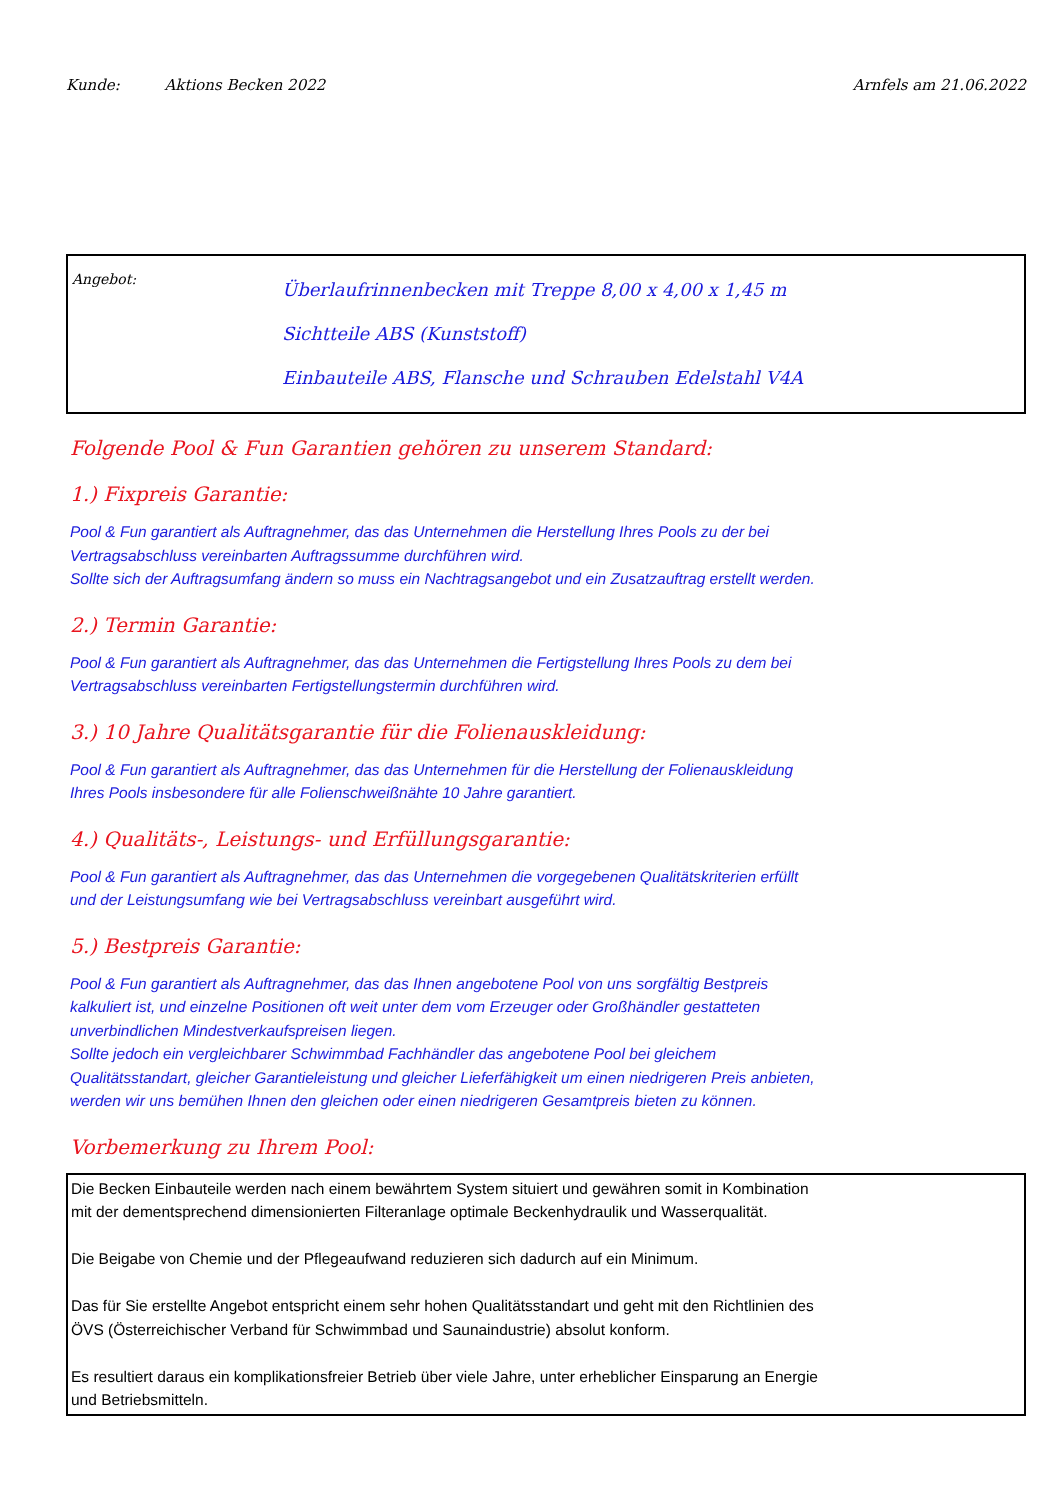Kunde: Aktions Becken 2022 Arnfels am 21.06.2022
Angebot:
Überlaufrinnenbecken mit Treppe 8,00 x 4,00 x 1,45 m
Sichtteile ABS (Kunststoff)
Einbauteile ABS, Flansche und Schrauben Edelstahl V4A
Folgende Pool & Fun Garantien gehören zu unserem Standard:
1.) Fixpreis Garantie:
Pool & Fun garantiert als Auftragnehmer, das das Unternehmen die Herstellung Ihres Pools zu der bei
Vertragsabschluss vereinbarten Auftragssumme durchführen wird.
Sollte sich der Auftragsumfang ändern so muss ein Nachtragsangebot und ein Zusatzauftrag erstellt werden.
2.) Termin Garantie:
Pool & Fun garantiert als Auftragnehmer, das das Unternehmen die Fertigstellung Ihres Pools zu dem bei
Vertragsabschluss vereinbarten Fertigstellungstermin durchführen wird.
3.) 10 Jahre Qualitätsgarantie für die Folienauskleidung:
Pool & Fun garantiert als Auftragnehmer, das das Unternehmen für die Herstellung der Folienauskleidung
Ihres Pools insbesondere für alle Folienschweißnähte 10 Jahre garantiert.
4.) Qualitäts-, Leistungs- und Erfüllungsgarantie:
Pool & Fun garantiert als Auftragnehmer, das das Unternehmen die vorgegebenen Qualitätskriterien erfüllt
und der Leistungsumfang wie bei Vertragsabschluss vereinbart ausgeführt wird.
5.) Bestpreis Garantie:
Pool & Fun garantiert als Auftragnehmer, das das Ihnen angebotene Pool von uns sorgfältig Bestpreis
kalkuliert ist, und einzelne Positionen oft weit unter dem vom Erzeuger oder Großhändler gestatteten
unverbindlichen Mindestverkaufspreisen liegen.
Sollte jedoch ein vergleichbarer Schwimmbad Fachhändler das angebotene Pool bei gleichem
Qualitätsstandart, gleicher Garantieleistung und gleicher Lieferfähigkeit um einen niedrigeren Preis anbieten,
werden wir uns bemühen Ihnen den gleichen oder einen niedrigeren Gesamtpreis bieten zu können.
Vorbemerkung zu Ihrem Pool:
Die Becken Einbauteile werden nach einem bewährtem System situiert und gewähren somit in Kombination
mit der dementsprechend dimensionierten Filteranlage optimale Beckenhydraulik und Wasserqualität.
Die Beigabe von Chemie und der Pflegeaufwand reduzieren sich dadurch auf ein Minimum.
Das für Sie erstellte Angebot entspricht einem sehr hohen Qualitätsstandart und geht mit den Richtlinien des
ÖVS (Österreichischer Verband für Schwimmbad und Saunaindustrie) absolut konform.
Es resultiert daraus ein komplikationsfreier Betrieb über viele Jahre, unter erheblicher Einsparung an Energie
und Betriebsmitteln.